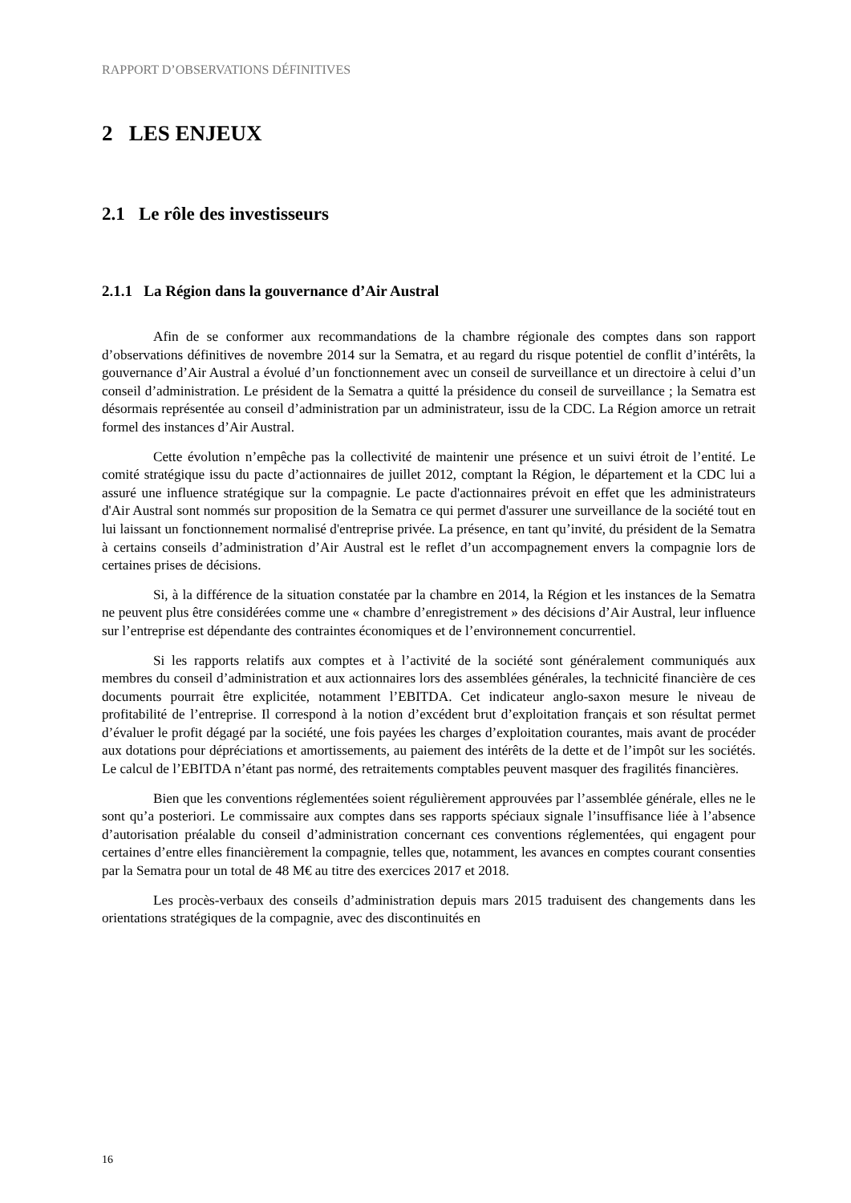RAPPORT D’OBSERVATIONS DÉFINITIVES
2 LES ENJEUX
2.1 Le rôle des investisseurs
2.1.1 La Région dans la gouvernance d’Air Austral
Afin de se conformer aux recommandations de la chambre régionale des comptes dans son rapport d’observations définitives de novembre 2014 sur la Sematra, et au regard du risque potentiel de conflit d’intérêts, la gouvernance d’Air Austral a évolué d’un fonctionnement avec un conseil de surveillance et un directoire à celui d’un conseil d’administration. Le président de la Sematra a quitté la présidence du conseil de surveillance ; la Sematra est désormais représentée au conseil d’administration par un administrateur, issu de la CDC. La Région amorce un retrait formel des instances d’Air Austral.
Cette évolution n’empêche pas la collectivité de maintenir une présence et un suivi étroit de l’entité. Le comité stratégique issu du pacte d’actionnaires de juillet 2012, comptant la Région, le département et la CDC lui a assuré une influence stratégique sur la compagnie. Le pacte d'actionnaires prévoit en effet que les administrateurs d'Air Austral sont nommés sur proposition de la Sematra ce qui permet d'assurer une surveillance de la société tout en lui laissant un fonctionnement normalisé d'entreprise privée. La présence, en tant qu’invité, du président de la Sematra à certains conseils d’administration d’Air Austral est le reflet d’un accompagnement envers la compagnie lors de certaines prises de décisions.
Si, à la différence de la situation constatée par la chambre en 2014, la Région et les instances de la Sematra ne peuvent plus être considérées comme une « chambre d’enregistrement » des décisions d’Air Austral, leur influence sur l’entreprise est dépendante des contraintes économiques et de l’environnement concurrentiel.
Si les rapports relatifs aux comptes et à l’activité de la société sont généralement communiqués aux membres du conseil d’administration et aux actionnaires lors des assemblées générales, la technicité financière de ces documents pourrait être explicitée, notamment l’EBITDA. Cet indicateur anglo-saxon mesure le niveau de profitabilité de l’entreprise. Il correspond à la notion d’excédent brut d’exploitation français et son résultat permet d’évaluer le profit dégagé par la société, une fois payées les charges d’exploitation courantes, mais avant de procéder aux dotations pour dépréciations et amortissements, au paiement des intérêts de la dette et de l’impôt sur les sociétés. Le calcul de l’EBITDA n’étant pas normé, des retraitements comptables peuvent masquer des fragilités financières.
Bien que les conventions réglementées soient régulièrement approuvées par l’assemblée générale, elles ne le sont qu’a posteriori. Le commissaire aux comptes dans ses rapports spéciaux signale l’insuffisance liée à l’absence d’autorisation préalable du conseil d’administration concernant ces conventions réglementées, qui engagent pour certaines d’entre elles financièrement la compagnie, telles que, notamment, les avances en comptes courant consenties par la Sematra pour un total de 48 M€ au titre des exercices 2017 et 2018.
Les procès-verbaux des conseils d’administration depuis mars 2015 traduisent des changements dans les orientations stratégiques de la compagnie, avec des discontinuités en
16